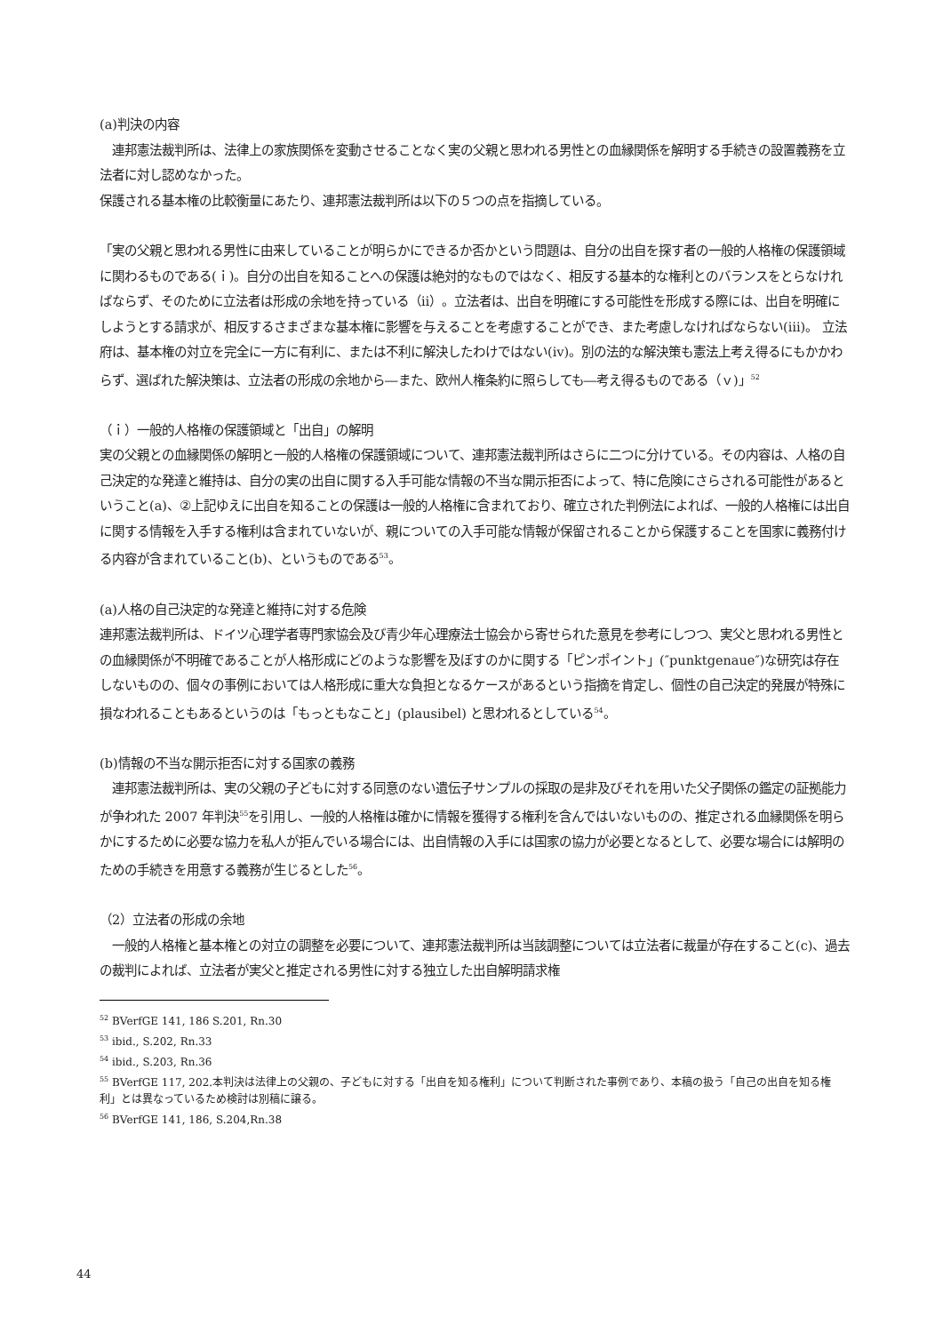(a)判決の内容
　連邦憲法裁判所は、法律上の家族関係を変動させることなく実の父親と思われる男性との血縁関係を解明する手続きの設置義務を立法者に対し認めなかった。
保護される基本権の比較衡量にあたり、連邦憲法裁判所は以下の５つの点を指摘している。
「実の父親と思われる男性に由来していることが明らかにできるか否かという問題は、自分の出自を探す者の一般的人格権の保護領域に関わるものである(ｉ)。自分の出自を知ることへの保護は絶対的なものではなく、相反する基本的な権利とのバランスをとらなければならず、そのために立法者は形成の余地を持っている（ⅱ）。立法者は、出自を明確にする可能性を形成する際には、出自を明確にしようとする請求が、相反するさまざまな基本権に影響を与えることを考慮することができ、また考慮しなければならない(ⅲ)。 立法府は、基本権の対立を完全に一方に有利に、または不利に解決したわけではない(ⅳ)。別の法的な解決策も憲法上考え得るにもかかわらず、選ばれた解決策は、立法者の形成の余地から―また、欧州人権条約に照らしても―考え得るものである（ｖ)」<sup>52</sup>
（ｉ）一般的人格権の保護領域と「出自」の解明
実の父親との血縁関係の解明と一般的人格権の保護領域について、連邦憲法裁判所はさらに二つに分けている。その内容は、人格の自己決定的な発達と維持は、自分の実の出自に関する入手可能な情報の不当な開示拒否によって、特に危険にさらされる可能性があるということ(a)、②上記ゆえに出自を知ることの保護は一般的人格権に含まれており、確立された判例法によれば、一般的人格権には出自に関する情報を入手する権利は含まれていないが、親についての入手可能な情報が保留されることから保護することを国家に義務付ける内容が含まれていること(b)、というものである<sup>53</sup>。
(a)人格の自己決定的な発達と維持に対する危険
連邦憲法裁判所は、ドイツ心理学者専門家協会及び青少年心理療法士協会から寄せられた意見を参考にしつつ、実父と思われる男性との血縁関係が不明確であることが人格形成にどのような影響を及ぼすのかに関する「ピンポイント」(″punktgenaue″)な研究は存在しないものの、個々の事例においては人格形成に重大な負担となるケースがあるという指摘を肯定し、個性の自己決定的発展が特殊に損なわれることもあるというのは「もっともなこと」(plausibel) と思われるとしている<sup>54</sup>。
(b)情報の不当な開示拒否に対する国家の義務
　連邦憲法裁判所は、実の父親の子どもに対する同意のない遺伝子サンプルの採取の是非及びそれを用いた父子関係の鑑定の証拠能力が争われた 2007 年判決<sup>55</sup>を引用し、一般的人格権は確かに情報を獲得する権利を含んではいないものの、推定される血縁関係を明らかにするために必要な協力を私人が拒んでいる場合には、出自情報の入手には国家の協力が必要となるとして、必要な場合には解明のための手続きを用意する義務が生じるとした<sup>56</sup>。
（2）立法者の形成の余地
　一般的人格権と基本権との対立の調整を必要について、連邦憲法裁判所は当該調整については立法者に裁量が存在すること(c)、過去の裁判によれば、立法者が実父と推定される男性に対する独立した出自解明請求権
<sup>52</sup> BVerfGE 141, 186 S.201, Rn.30
<sup>53</sup> ibid., S.202, Rn.33
<sup>54</sup> ibid., S.203, Rn.36
<sup>55</sup> BVerfGE 117, 202.本判決は法律上の父親の、子どもに対する「出自を知る権利」について判断された事例であり、本稿の扱う「自己の出自を知る権利」とは異なっているため検討は別稿に譲る。
<sup>56</sup> BVerfGE 141, 186, S.204,Rn.38
44